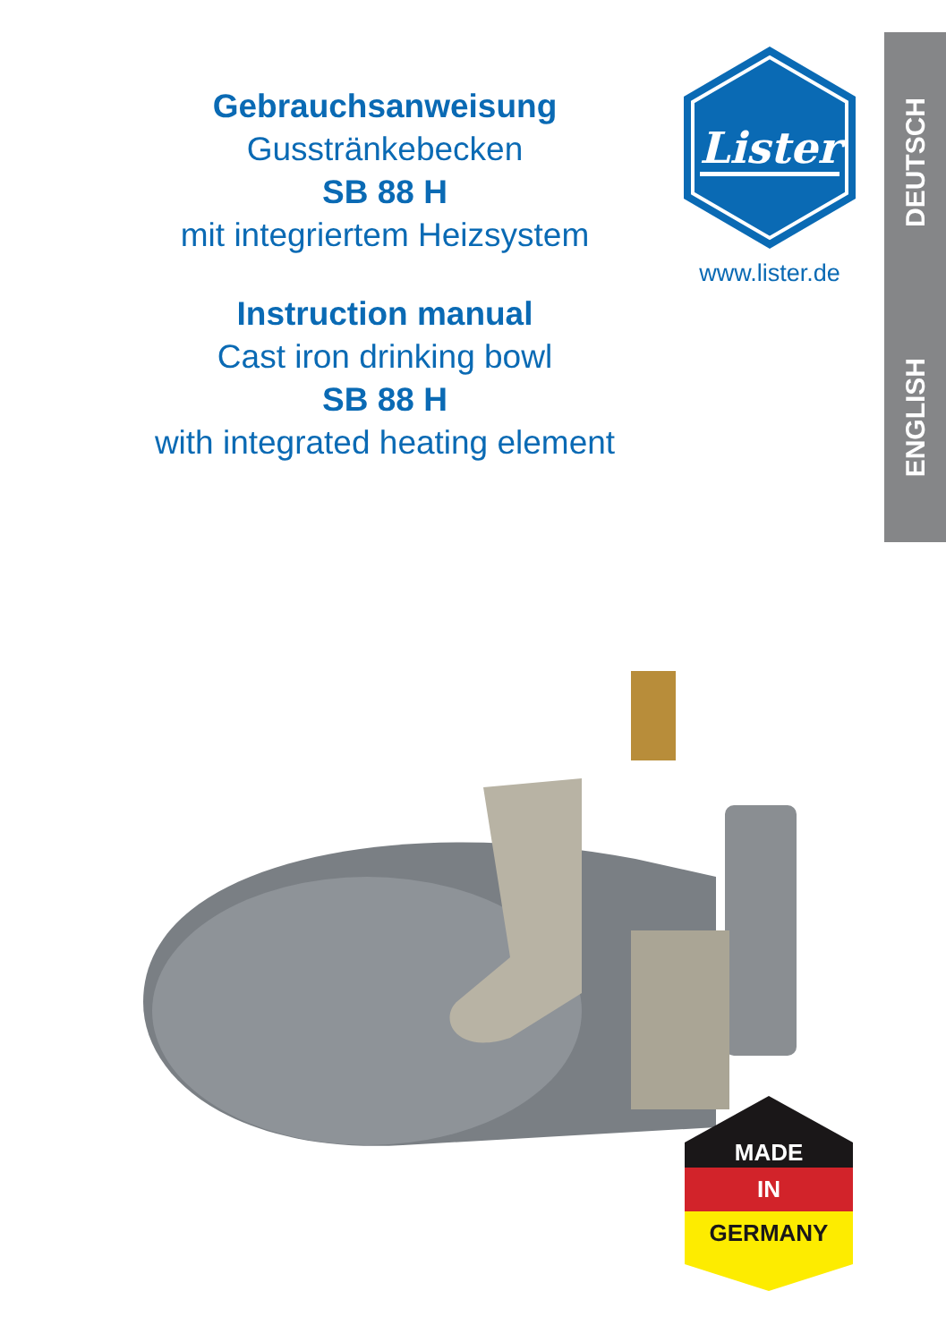Gebrauchsanweisung
Gusstränkebecken
SB 88 H
mit integriertem Heizsystem
Instruction manual
Cast iron drinking bowl
SB 88 H
with integrated heating element
Lister
www.lister.de
DEUTSCH
ENGLISH
MADE
IN
GERMANY